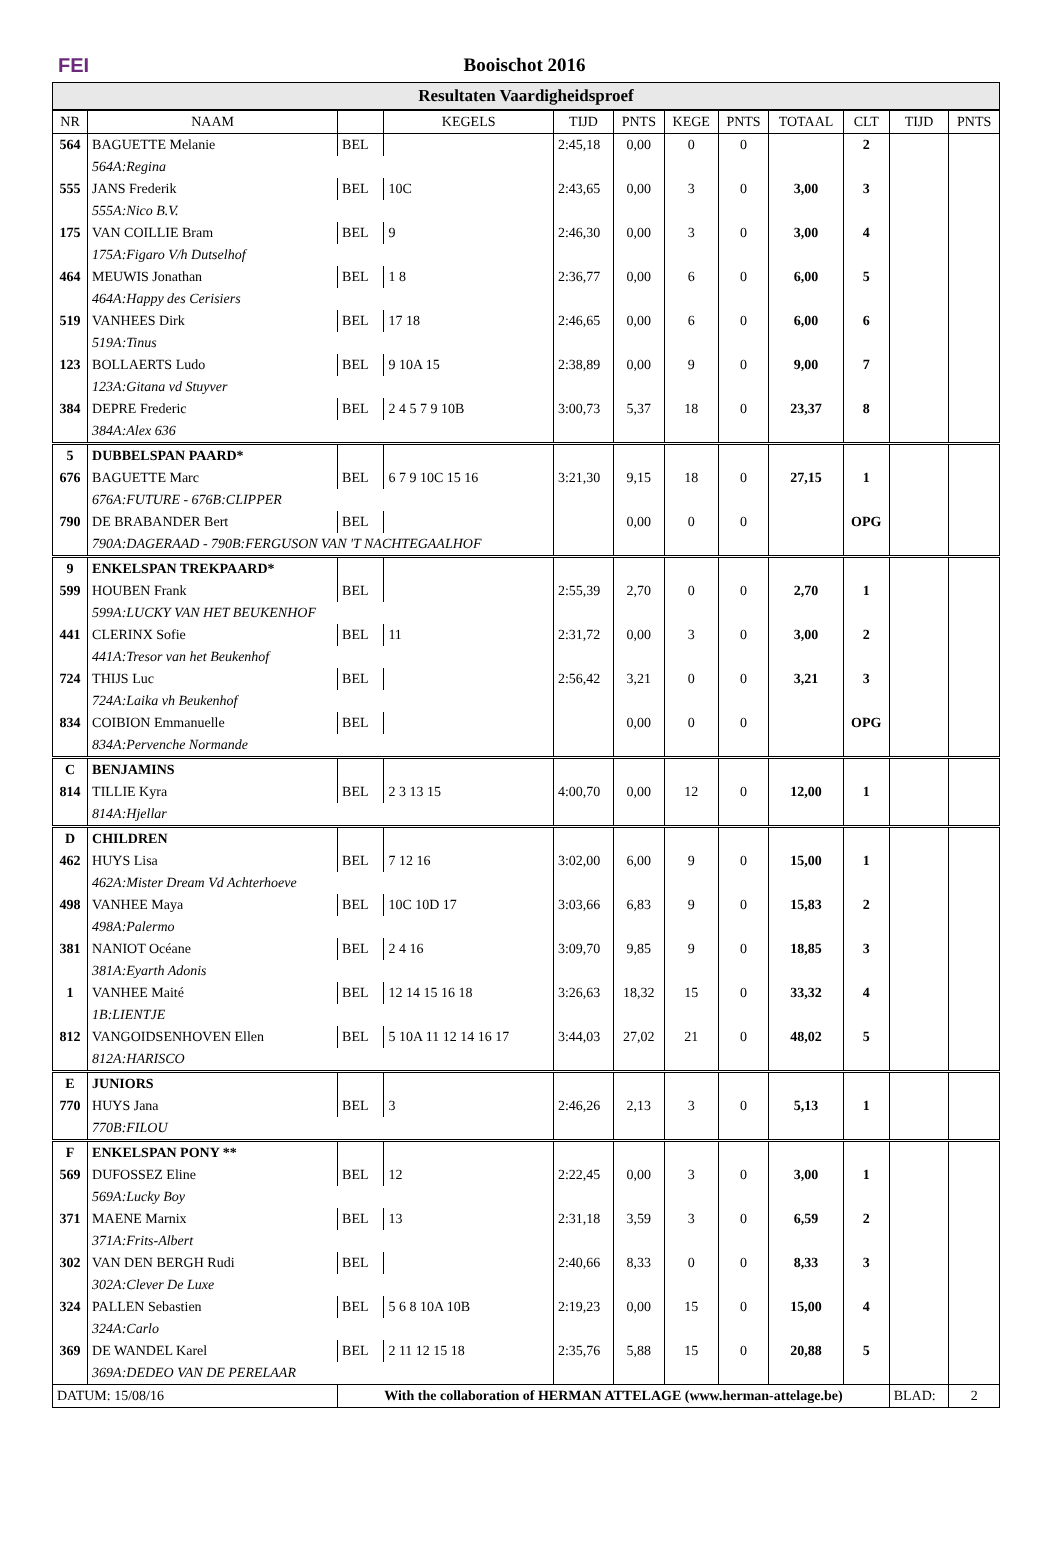FEI Booischot 2016
Resultaten Vaardigheidsproef
| NR | NAAM | | KEGELS | TIJD | PNTS | KEGE | PNTS | TOTAAL | CLT | TIJD | PNTS |
| --- | --- | --- | --- | --- | --- | --- | --- | --- | --- | --- | --- |
| 564 | BAGUETTE Melanie | BEL | | 2:45,18 | 0,00 | 0 | 0 | | 2 | | |
| | 564A:Regina | | | | | | | | | | |
| 555 | JANS Frederik | BEL | 10C | 2:43,65 | 0,00 | 3 | 0 | 3,00 | 3 | | |
| | 555A:Nico B.V. | | | | | | | | | | |
| 175 | VAN COILLIE Bram | BEL | 9 | 2:46,30 | 0,00 | 3 | 0 | 3,00 | 4 | | |
| | 175A:Figaro V/h Dutselhof | | | | | | | | | | |
| 464 | MEUWIS Jonathan | BEL | 1 8 | 2:36,77 | 0,00 | 6 | 0 | 6,00 | 5 | | |
| | 464A:Happy des Cerisiers | | | | | | | | | | |
| 519 | VANHEES Dirk | BEL | 17 18 | 2:46,65 | 0,00 | 6 | 0 | 6,00 | 6 | | |
| | 519A:Tinus | | | | | | | | | | |
| 123 | BOLLAERTS Ludo | BEL | 9 10A 15 | 2:38,89 | 0,00 | 9 | 0 | 9,00 | 7 | | |
| | 123A:Gitana vd Stuyver | | | | | | | | | | |
| 384 | DEPRE Frederic | BEL | 2 4 5 7 9 10B | 3:00,73 | 5,37 | 18 | 0 | 23,37 | 8 | | |
| | 384A:Alex 636 | | | | | | | | | | |
| 5 | DUBBELSPAN PAARD* | | | | | | | | | | |
| 676 | BAGUETTE Marc | BEL | 6 7 9 10C 15 16 | 3:21,30 | 9,15 | 18 | 0 | 27,15 | 1 | | |
| | 676A:FUTURE - 676B:CLIPPER | | | | | | | | | | |
| 790 | DE BRABANDER Bert | BEL | | | 0,00 | 0 | 0 | | OPG | | |
| | 790A:DAGERAAD - 790B:FERGUSON VAN 'T NACHTEGAALHOF | | | | | | | | | | |
| 9 | ENKELSPAN TREKPAARD* | | | | | | | | | | |
| 599 | HOUBEN Frank | BEL | | 2:55,39 | 2,70 | 0 | 0 | 2,70 | 1 | | |
| | 599A:LUCKY VAN HET BEUKENHOF | | | | | | | | | | |
| 441 | CLERINX Sofie | BEL | 11 | 2:31,72 | 0,00 | 3 | 0 | 3,00 | 2 | | |
| | 441A:Tresor van het Beukenhof | | | | | | | | | | |
| 724 | THIJS Luc | BEL | | 2:56,42 | 3,21 | 0 | 0 | 3,21 | 3 | | |
| | 724A:Laika vh Beukenhof | | | | | | | | | | |
| 834 | COIBION Emmanuelle | BEL | | | 0,00 | 0 | 0 | | OPG | | |
| | 834A:Pervenche Normande | | | | | | | | | | |
| C | BENJAMINS | | | | | | | | | | |
| 814 | TILLIE Kyra | BEL | 2 3 13 15 | 4:00,70 | 0,00 | 12 | 0 | 12,00 | 1 | | |
| | 814A:Hjellar | | | | | | | | | | |
| D | CHILDREN | | | | | | | | | | |
| 462 | HUYS Lisa | BEL | 7 12 16 | 3:02,00 | 6,00 | 9 | 0 | 15,00 | 1 | | |
| | 462A:Mister Dream Vd Achterhoeve | | | | | | | | | | |
| 498 | VANHEE Maya | BEL | 10C 10D 17 | 3:03,66 | 6,83 | 9 | 0 | 15,83 | 2 | | |
| | 498A:Palermo | | | | | | | | | | |
| 381 | NANIOT Océane | BEL | 2 4 16 | 3:09,70 | 9,85 | 9 | 0 | 18,85 | 3 | | |
| | 381A:Eyarth Adonis | | | | | | | | | | |
| 1 | VANHEE Maité | BEL | 12 14 15 16 18 | 3:26,63 | 18,32 | 15 | 0 | 33,32 | 4 | | |
| | 1B:LIENTJE | | | | | | | | | | |
| 812 | VANGOIDSENHOVEN Ellen | BEL | 5 10A 11 12 14 16 17 | 3:44,03 | 27,02 | 21 | 0 | 48,02 | 5 | | |
| | 812A:HARISCO | | | | | | | | | | |
| E | JUNIORS | | | | | | | | | | |
| 770 | HUYS Jana | BEL | 3 | 2:46,26 | 2,13 | 3 | 0 | 5,13 | 1 | | |
| | 770B:FILOU | | | | | | | | | | |
| F | ENKELSPAN PONY ** | | | | | | | | | | |
| 569 | DUFOSSEZ Eline | BEL | 12 | 2:22,45 | 0,00 | 3 | 0 | 3,00 | 1 | | |
| | 569A:Lucky Boy | | | | | | | | | | |
| 371 | MAENE Marnix | BEL | 13 | 2:31,18 | 3,59 | 3 | 0 | 6,59 | 2 | | |
| | 371A:Frits-Albert | | | | | | | | | | |
| 302 | VAN DEN BERGH Rudi | BEL | | 2:40,66 | 8,33 | 0 | 0 | 8,33 | 3 | | |
| | 302A:Clever De Luxe | | | | | | | | | | |
| 324 | PALLEN Sebastien | BEL | 5 6 8 10A 10B | 2:19,23 | 0,00 | 15 | 0 | 15,00 | 4 | | |
| | 324A:Carlo | | | | | | | | | | |
| 369 | DE WANDEL Karel | BEL | 2 11 12 15 18 | 2:35,76 | 5,88 | 15 | 0 | 20,88 | 5 | | |
| | 369A:DEDEO VAN DE PERELAAR | | | | | | | | | | |
| DATUM: 15/08/16 | | With the collaboration of HERMAN ATTELAGE (www.herman-attelage.be) | | | | | | | | BLAD: | 2 |